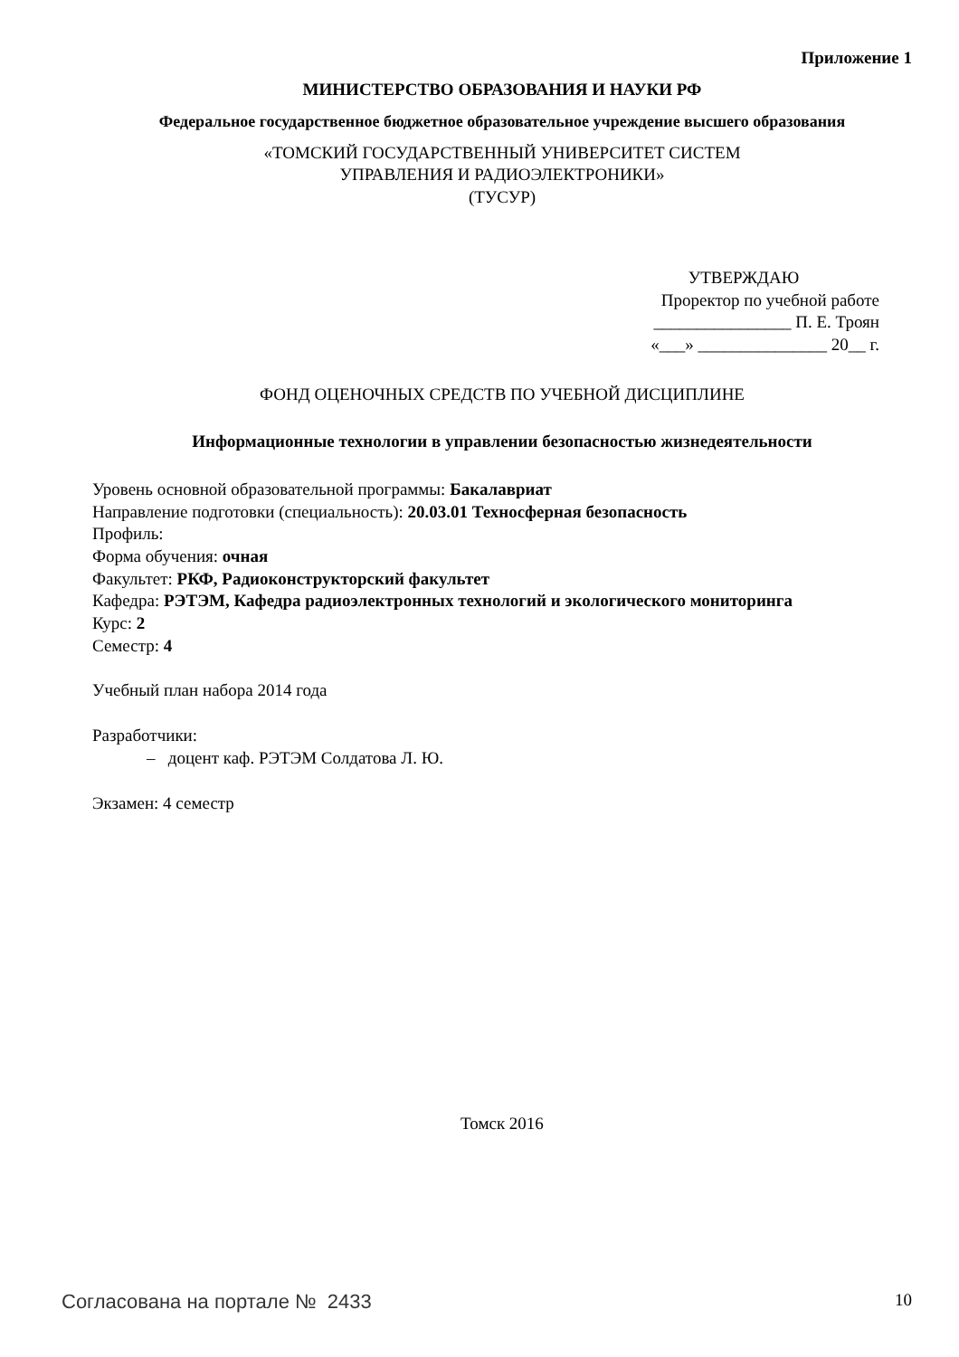Приложение 1
МИНИСТЕРСТВО ОБРАЗОВАНИЯ И НАУКИ РФ
Федеральное государственное бюджетное образовательное учреждение высшего образования
«ТОМСКИЙ ГОСУДАРСТВЕННЫЙ УНИВЕРСИТЕТ СИСТЕМ
УПРАВЛЕНИЯ И РАДИОЭЛЕКТРОНИКИ»
(ТУСУР)
УТВЕРЖДАЮ
Проректор по учебной работе
________________ П. Е. Троян
«___» _______________ 20__ г.
ФОНД ОЦЕНОЧНЫХ СРЕДСТВ ПО УЧЕБНОЙ ДИСЦИПЛИНЕ
Информационные технологии в управлении безопасностью жизнедеятельности
Уровень основной образовательной программы: Бакалавриат
Направление подготовки (специальность): 20.03.01 Техносферная безопасность
Профиль:
Форма обучения: очная
Факультет: РКФ, Радиоконструкторский факультет
Кафедра: РЭТЭМ, Кафедра радиоэлектронных технологий и экологического мониторинга
Курс: 2
Семестр: 4
Учебный план набора 2014 года
Разработчики:
– доцент каф. РЭТЭМ Солдатова Л. Ю.
Экзамен: 4 семестр
Томск 2016
Согласована на портале № 2433 10